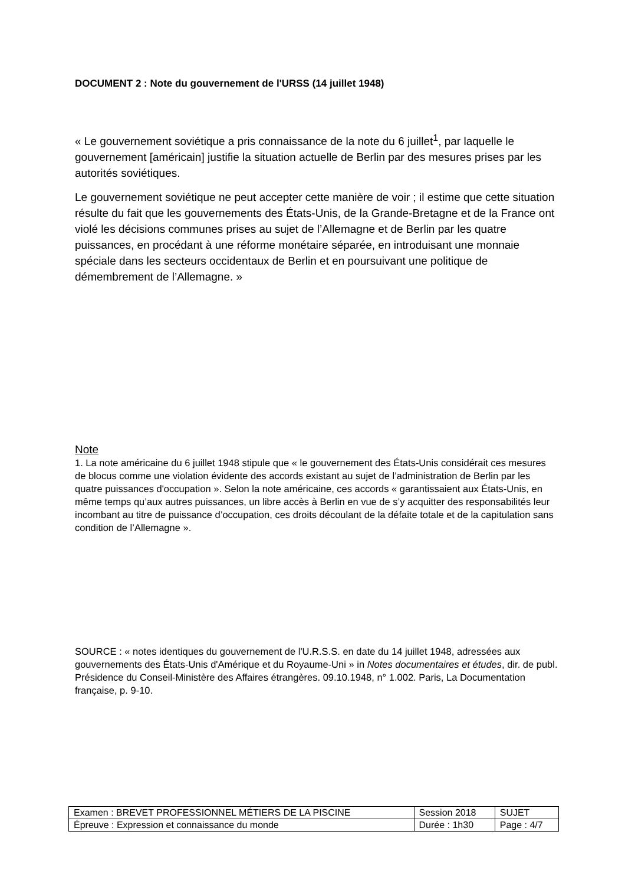DOCUMENT 2 : Note du gouvernement de l'URSS (14 juillet 1948)
« Le gouvernement soviétique a pris connaissance de la note du 6 juillet<sup>1</sup>, par laquelle le gouvernement [américain] justifie la situation actuelle de Berlin par des mesures prises par les autorités soviétiques.
Le gouvernement soviétique ne peut accepter cette manière de voir ; il estime que cette situation résulte du fait que les gouvernements des États-Unis, de la Grande-Bretagne et de la France ont violé les décisions communes prises au sujet de l’Allemagne et de Berlin par les quatre puissances, en procédant à une réforme monétaire séparée, en introduisant une monnaie spéciale dans les secteurs occidentaux de Berlin et en poursuivant une politique de démembrement de l’Allemagne. »
Note
1. La note américaine du 6 juillet 1948 stipule que « le gouvernement des États-Unis considérait ces mesures de blocus comme une violation évidente des accords existant au sujet de l’administration de Berlin par les quatre puissances d'occupation ». Selon la note américaine, ces accords « garantissaient aux États-Unis, en même temps qu’aux autres puissances, un libre accès à Berlin en vue de s’y acquitter des responsabilités leur incombant au titre de puissance d’occupation, ces droits découlant de la défaite totale et de la capitulation sans condition de l’Allemagne ».
SOURCE : « notes identiques du gouvernement de l'U.R.S.S. en date du 14 juillet 1948, adressées aux gouvernements des États-Unis d'Amérique et du Royaume-Uni » in Notes documentaires et études, dir. de publ. Présidence du Conseil-Ministère des Affaires étrangères. 09.10.1948, n° 1.002. Paris, La Documentation française, p. 9-10.
| Examen : BREVET PROFESSIONNEL MÉTIERS DE LA PISCINE | Session 2018 | SUJET |
| Épreuve : Expression et connaissance du monde | Durée : 1h30 | Page : 4/7 |